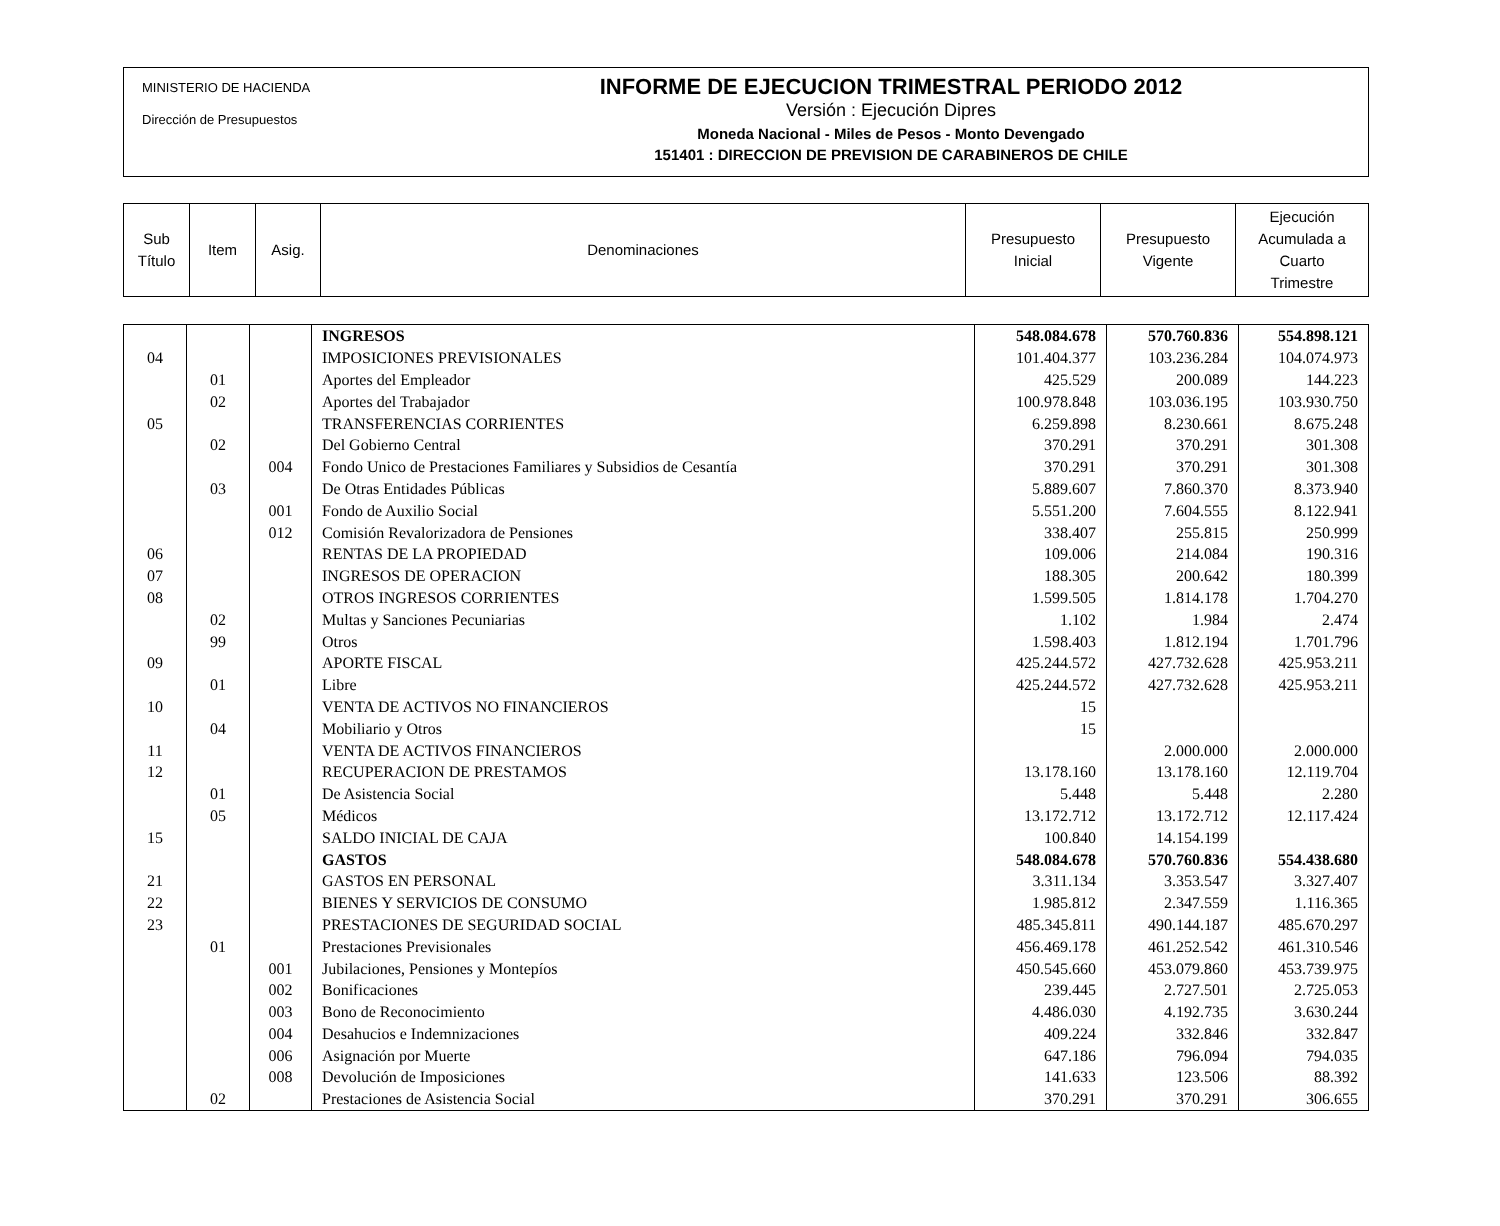MINISTERIO DE HACIENDA
Dirección de Presupuestos
INFORME DE EJECUCION TRIMESTRAL PERIODO 2012
Versión : Ejecución Dipres
Moneda Nacional - Miles de Pesos - Monto Devengado
151401 : DIRECCION DE PREVISION DE CARABINEROS DE CHILE
| Sub Título | Item | Asig. | Denominaciones | Presupuesto Inicial | Presupuesto Vigente | Ejecución Acumulada a Cuarto Trimestre |
| | | | INGRESOS | 548.084.678 | 570.760.836 | 554.898.121 |
| 04 | | | IMPOSICIONES PREVISIONALES | 101.404.377 | 103.236.284 | 104.074.973 |
| | 01 | | Aportes del Empleador | 425.529 | 200.089 | 144.223 |
| | 02 | | Aportes del Trabajador | 100.978.848 | 103.036.195 | 103.930.750 |
| 05 | | | TRANSFERENCIAS CORRIENTES | 6.259.898 | 8.230.661 | 8.675.248 |
| | 02 | | Del Gobierno Central | 370.291 | 370.291 | 301.308 |
| | | 004 | Fondo Unico de Prestaciones Familiares y Subsidios de Cesantía | 370.291 | 370.291 | 301.308 |
| | 03 | | De Otras Entidades Públicas | 5.889.607 | 7.860.370 | 8.373.940 |
| | | 001 | Fondo de Auxilio Social | 5.551.200 | 7.604.555 | 8.122.941 |
| | | 012 | Comisión Revalorizadora de Pensiones | 338.407 | 255.815 | 250.999 |
| 06 | | | RENTAS DE LA PROPIEDAD | 109.006 | 214.084 | 190.316 |
| 07 | | | INGRESOS DE OPERACION | 188.305 | 200.642 | 180.399 |
| 08 | | | OTROS INGRESOS CORRIENTES | 1.599.505 | 1.814.178 | 1.704.270 |
| | 02 | | Multas y Sanciones Pecuniarias | 1.102 | 1.984 | 2.474 |
| | 99 | | Otros | 1.598.403 | 1.812.194 | 1.701.796 |
| 09 | | | APORTE FISCAL | 425.244.572 | 427.732.628 | 425.953.211 |
| | 01 | | Libre | 425.244.572 | 427.732.628 | 425.953.211 |
| 10 | | | VENTA DE ACTIVOS NO FINANCIEROS | 15 | | |
| | 04 | | Mobiliario y Otros | 15 | | |
| 11 | | | VENTA DE ACTIVOS FINANCIEROS | | 2.000.000 | 2.000.000 |
| 12 | | | RECUPERACION DE PRESTAMOS | 13.178.160 | 13.178.160 | 12.119.704 |
| | 01 | | De Asistencia Social | 5.448 | 5.448 | 2.280 |
| | 05 | | Médicos | 13.172.712 | 13.172.712 | 12.117.424 |
| 15 | | | SALDO INICIAL DE CAJA | 100.840 | 14.154.199 | |
| | | | GASTOS | 548.084.678 | 570.760.836 | 554.438.680 |
| 21 | | | GASTOS EN PERSONAL | 3.311.134 | 3.353.547 | 3.327.407 |
| 22 | | | BIENES Y SERVICIOS DE CONSUMO | 1.985.812 | 2.347.559 | 1.116.365 |
| 23 | | | PRESTACIONES DE SEGURIDAD SOCIAL | 485.345.811 | 490.144.187 | 485.670.297 |
| | 01 | | Prestaciones Previsionales | 456.469.178 | 461.252.542 | 461.310.546 |
| | | 001 | Jubilaciones, Pensiones y Montepíos | 450.545.660 | 453.079.860 | 453.739.975 |
| | | 002 | Bonificaciones | 239.445 | 2.727.501 | 2.725.053 |
| | | 003 | Bono de Reconocimiento | 4.486.030 | 4.192.735 | 3.630.244 |
| | | 004 | Desahucios e Indemnizaciones | 409.224 | 332.846 | 332.847 |
| | | 006 | Asignación por Muerte | 647.186 | 796.094 | 794.035 |
| | | 008 | Devolución de Imposiciones | 141.633 | 123.506 | 88.392 |
| | 02 | | Prestaciones de Asistencia Social | 370.291 | 370.291 | 306.655 |